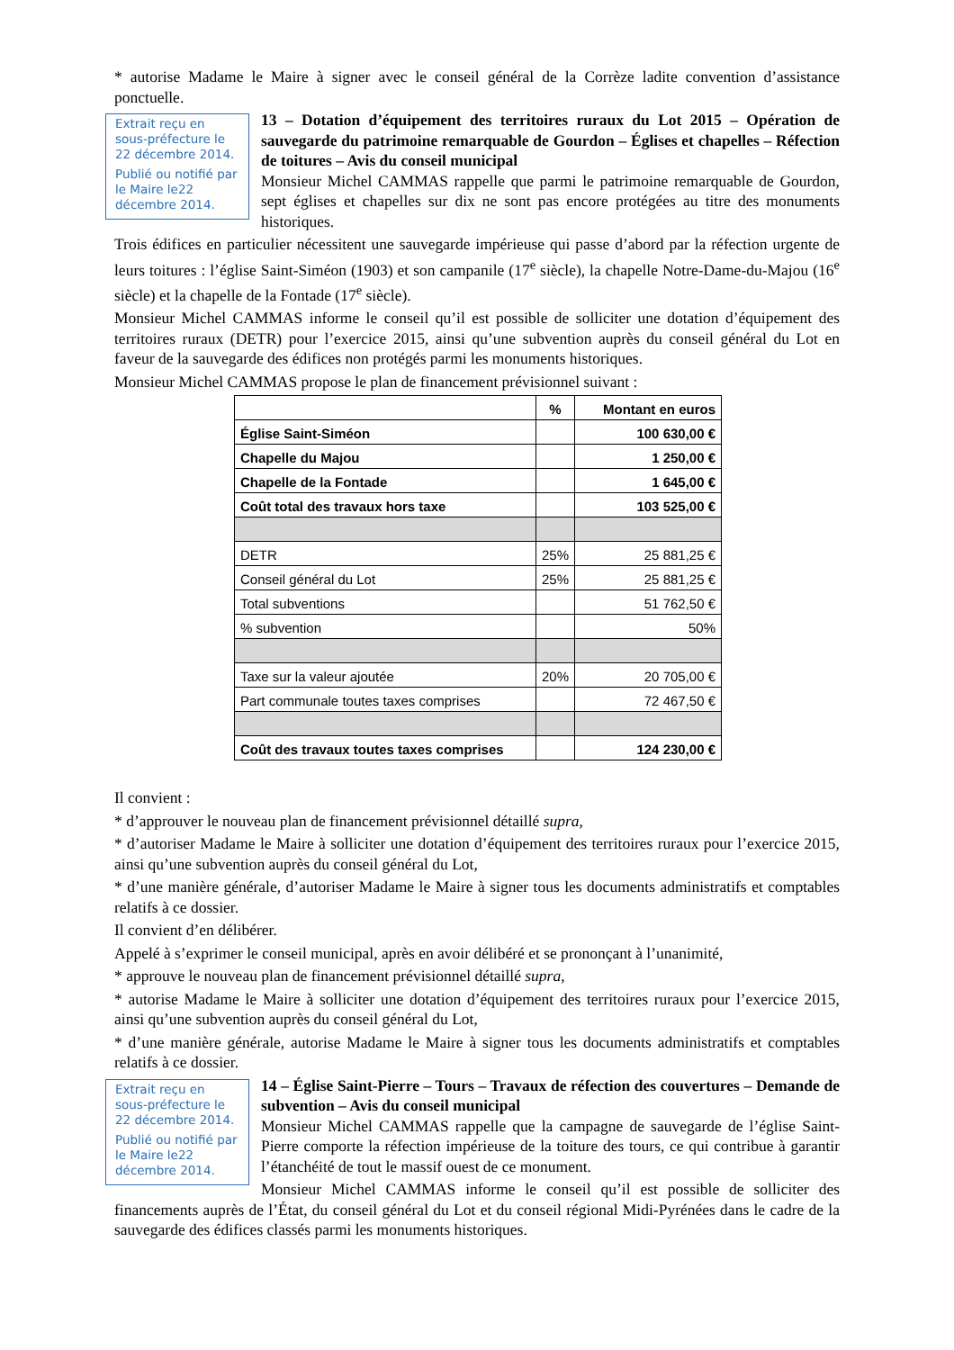* autorise Madame le Maire à signer avec le conseil général de la Corrèze ladite convention d’assistance ponctuelle.
Extrait reçu en sous-préfecture le 22 décembre 2014.
Publié ou notifié par le Maire le22 décembre 2014.
13 – Dotation d’équipement des territoires ruraux du Lot 2015 – Opération de sauvegarde du patrimoine remarquable de Gourdon – Églises et chapelles – Réfection de toitures – Avis du conseil municipal
Monsieur Michel CAMMAS rappelle que parmi le patrimoine remarquable de Gourdon, sept églises et chapelles sur dix ne sont pas encore protégées au titre des monuments historiques.
Trois édifices en particulier nécessitent une sauvegarde impérieuse qui passe d’abord par la réfection urgente de leurs toitures : l’église Saint-Siméon (1903) et son campanile (17<sup>e</sup> siècle), la chapelle Notre-Dame-du-Majou (16<sup>e</sup> siècle) et la chapelle de la Fontade (17<sup>e</sup> siècle).
Monsieur Michel CAMMAS informe le conseil qu’il est possible de solliciter une dotation d’équipement des territoires ruraux (DETR) pour l’exercice 2015, ainsi qu’une subvention auprès du conseil général du Lot en faveur de la sauvegarde des édifices non protégés parmi les monuments historiques.
Monsieur Michel CAMMAS propose le plan de financement prévisionnel suivant :
| | % | Montant en euros |
| --- | --- | --- |
| Église Saint-Siméon | | 100 630,00 € |
| Chapelle du Majou | | 1 250,00 € |
| Chapelle de la Fontade | | 1 645,00 € |
| Coût total des travaux hors taxe | | 103 525,00 € |
| DETR | 25% | 25 881,25 € |
| Conseil général du Lot | 25% | 25 881,25 € |
| Total subventions | | 51 762,50 € |
| % subvention | | 50% |
| Taxe sur la valeur ajoutée | 20% | 20 705,00 € |
| Part communale toutes taxes comprises | | 72 467,50 € |
| Coût des travaux toutes taxes comprises | | 124 230,00 € |
Il convient :
* d’approuver le nouveau plan de financement prévisionnel détaillé supra,
* d’autoriser Madame le Maire à solliciter une dotation d’équipement des territoires ruraux pour l’exercice 2015, ainsi qu’une subvention auprès du conseil général du Lot,
* d’une manière générale, d’autoriser Madame le Maire à signer tous les documents administratifs et comptables relatifs à ce dossier.
Il convient d’en délibérer.
Appelé à s’exprimer le conseil municipal, après en avoir délibéré et se prononçant à l’unanimité,
* approuve le nouveau plan de financement prévisionnel détaillé supra,
* autorise Madame le Maire à solliciter une dotation d’équipement des territoires ruraux pour l’exercice 2015, ainsi qu’une subvention auprès du conseil général du Lot,
* d’une manière générale, autorise Madame le Maire à signer tous les documents administratifs et comptables relatifs à ce dossier.
Extrait reçu en sous-préfecture le 22 décembre 2014.
Publié ou notifié par le Maire le22 décembre 2014.
14 – Église Saint-Pierre – Tours – Travaux de réfection des couvertures – Demande de subvention – Avis du conseil municipal
Monsieur Michel CAMMAS rappelle que la campagne de sauvegarde de l’église Saint-Pierre comporte la réfection impérieuse de la toiture des tours, ce qui contribue à garantir l’étanchéité de tout le massif ouest de ce monument.
Monsieur Michel CAMMAS informe le conseil qu’il est possible de solliciter des financements auprès de l’État, du conseil général du Lot et du conseil régional Midi-Pyrénées dans le cadre de la sauvegarde des édifices classés parmi les monuments historiques.